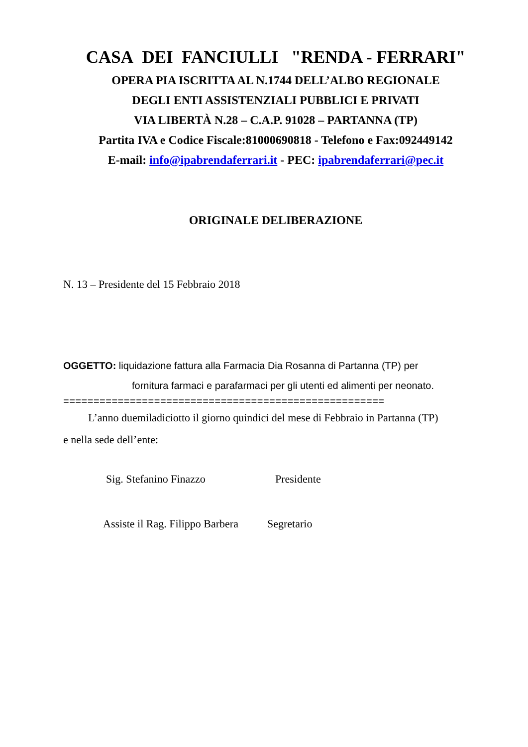CASA DEI FANCIULLI "RENDA - FERRARI"
OPERA PIA ISCRITTA AL N.1744 DELL’ALBO REGIONALE
DEGLI ENTI ASSISTENZIALI PUBBLICI E PRIVATI
VIA LIBERTÀ N.28 – C.A.P. 91028 – PARTANNA (TP)
Partita IVA e Codice Fiscale:81000690818 - Telefono e Fax:092449142
E-mail: info@ipabrendaferrari.it - PEC: ipabrendaferrari@pec.it
ORIGINALE DELIBERAZIONE
N. 13 – Presidente del 15 Febbraio 2018
OGGETTO: liquidazione fattura alla Farmacia Dia Rosanna di Partanna (TP) per
fornitura farmaci e parafarmaci per gli utenti ed alimenti per neonato.
=====================================================
L’anno duemiladiciotto il giorno quindici del mese di Febbraio in Partanna (TP)
e nella sede dell’ente:
Sig. Stefanino Finazzo Presidente
Assiste il Rag. Filippo Barbera Segretario